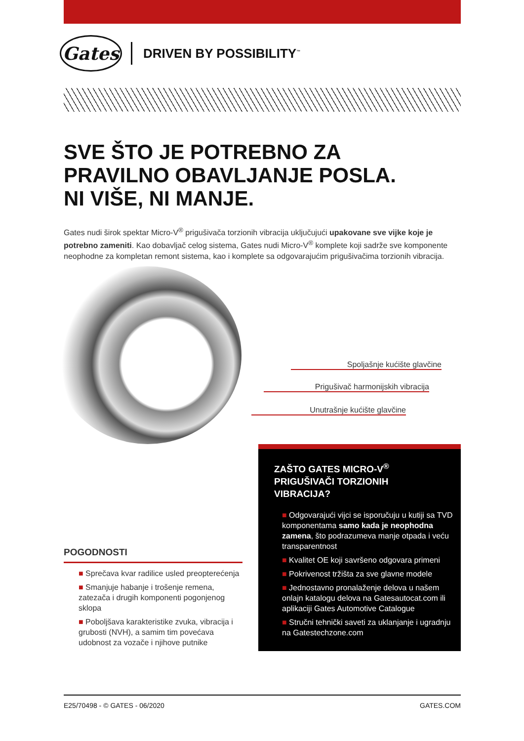Gates
DRIVEN BY POSSIBILITY<sup>™</sup>
SVE ŠTO JE POTREBNO ZA
PRAVILNO OBAVLJANJE POSLA.
NI VIŠE, NI MANJE.
Gates nudi širok spektar Micro-V<sup>®</sup> prigušivača torzionih vibracija uključujući upakovane sve vijke koje je potrebno zameniti. Kao dobavljač celog sistema, Gates nudi Micro-V<sup>®</sup> komplete koji sadrže sve komponente neophodne za kompletan remont sistema, kao i komplete sa odgovarajućim prigušivačima torzionih vibracija.
Spoljašnje kućište glavčine
Prigušivač harmonijskih vibracija
Unutrašnje kućište glavčine
POGODNOSTI
■ Sprečava kvar radilice usled preopterećenja
■ Smanjuje habanje i trošenje remena, zatezača i drugih komponenti pogonjenog sklopa
■ Poboljšava karakteristike zvuka, vibracija i grubosti (NVH), a samim tim povećava udobnost za vozače i njihove putnike
ZAŠTO GATES MICRO-V<sup>®</sup>
PRIGUŠIVAČI TORZIONIH
VIBRACIJA?
■ Odgovarajući vijci se isporučuju u kutiji sa TVD komponentama samo kada je neophodna zamena, što podrazumeva manje otpada i veću transparentnost
■ Kvalitet OE koji savršeno odgovara primeni
■ Pokrivenost tržišta za sve glavne modele
■ Jednostavno pronalaženje delova u našem onlajn katalogu delova na Gatesautocat.com ili aplikaciji Gates Automotive Catalogue
■ Stručni tehnički saveti za uklanjanje i ugradnju na Gatestechzone.com
E25/70498 - © GATES - 06/2020 GATES.COM